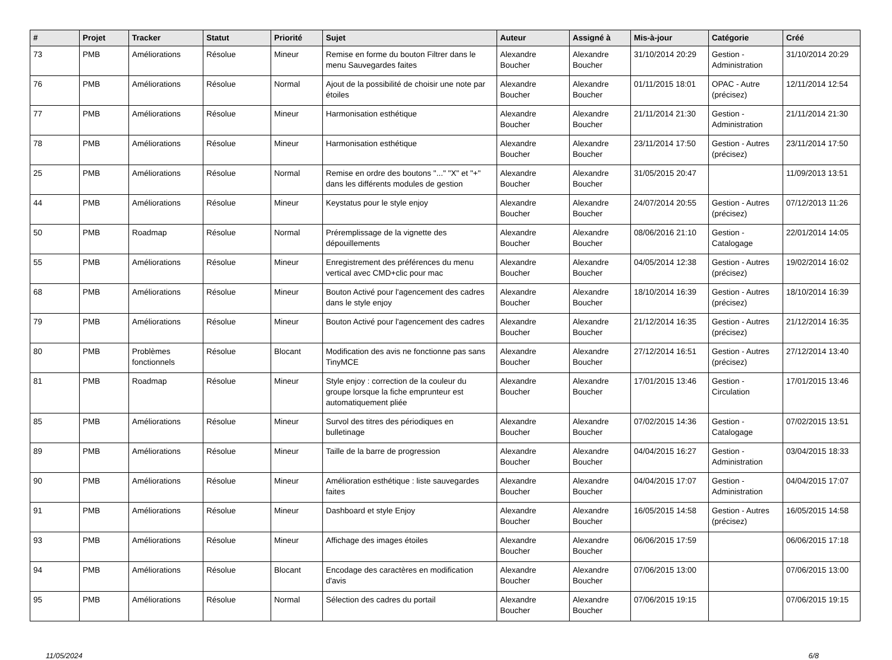| # | Projet | Tracker | Statut | Priorité | Sujet | Auteur | Assigné à | Mis-à-jour | Catégorie | Créé |
| --- | --- | --- | --- | --- | --- | --- | --- | --- | --- | --- |
| 73 | PMB | Améliorations | Résolue | Mineur | Remise en forme du bouton Filtrer dans le menu Sauvegardes faites | Alexandre Boucher | Alexandre Boucher | 31/10/2014 20:29 | Gestion - Administration | 31/10/2014 20:29 |
| 76 | PMB | Améliorations | Résolue | Normal | Ajout de la possibilité de choisir une note par étoiles | Alexandre Boucher | Alexandre Boucher | 01/11/2015 18:01 | OPAC - Autre (précisez) | 12/11/2014 12:54 |
| 77 | PMB | Améliorations | Résolue | Mineur | Harmonisation esthétique | Alexandre Boucher | Alexandre Boucher | 21/11/2014 21:30 | Gestion - Administration | 21/11/2014 21:30 |
| 78 | PMB | Améliorations | Résolue | Mineur | Harmonisation esthétique | Alexandre Boucher | Alexandre Boucher | 23/11/2014 17:50 | Gestion - Autres (précisez) | 23/11/2014 17:50 |
| 25 | PMB | Améliorations | Résolue | Normal | Remise en ordre des boutons "..." "X" et "+" dans les différents modules de gestion | Alexandre Boucher | Alexandre Boucher | 31/05/2015 20:47 | | 11/09/2013 13:51 |
| 44 | PMB | Améliorations | Résolue | Mineur | Keystatus pour le style enjoy | Alexandre Boucher | Alexandre Boucher | 24/07/2014 20:55 | Gestion - Autres (précisez) | 07/12/2013 11:26 |
| 50 | PMB | Roadmap | Résolue | Normal | Préremplissage de la vignette des dépouillements | Alexandre Boucher | Alexandre Boucher | 08/06/2016 21:10 | Gestion - Catalogage | 22/01/2014 14:05 |
| 55 | PMB | Améliorations | Résolue | Mineur | Enregistrement des préférences du menu vertical avec CMD+clic pour mac | Alexandre Boucher | Alexandre Boucher | 04/05/2014 12:38 | Gestion - Autres (précisez) | 19/02/2014 16:02 |
| 68 | PMB | Améliorations | Résolue | Mineur | Bouton Activé pour l'agencement des cadres dans le style enjoy | Alexandre Boucher | Alexandre Boucher | 18/10/2014 16:39 | Gestion - Autres (précisez) | 18/10/2014 16:39 |
| 79 | PMB | Améliorations | Résolue | Mineur | Bouton Activé pour l'agencement des cadres | Alexandre Boucher | Alexandre Boucher | 21/12/2014 16:35 | Gestion - Autres (précisez) | 21/12/2014 16:35 |
| 80 | PMB | Problèmes fonctionnels | Résolue | Blocant | Modification des avis ne fonctionne pas sans TinyMCE | Alexandre Boucher | Alexandre Boucher | 27/12/2014 16:51 | Gestion - Autres (précisez) | 27/12/2014 13:40 |
| 81 | PMB | Roadmap | Résolue | Mineur | Style enjoy : correction de la couleur du groupe lorsque la fiche emprunteur est automatiquement pliée | Alexandre Boucher | Alexandre Boucher | 17/01/2015 13:46 | Gestion - Circulation | 17/01/2015 13:46 |
| 85 | PMB | Améliorations | Résolue | Mineur | Survol des titres des périodiques en bulletinage | Alexandre Boucher | Alexandre Boucher | 07/02/2015 14:36 | Gestion - Catalogage | 07/02/2015 13:51 |
| 89 | PMB | Améliorations | Résolue | Mineur | Taille de la barre de progression | Alexandre Boucher | Alexandre Boucher | 04/04/2015 16:27 | Gestion - Administration | 03/04/2015 18:33 |
| 90 | PMB | Améliorations | Résolue | Mineur | Amélioration esthétique : liste sauvegardes faites | Alexandre Boucher | Alexandre Boucher | 04/04/2015 17:07 | Gestion - Administration | 04/04/2015 17:07 |
| 91 | PMB | Améliorations | Résolue | Mineur | Dashboard et style Enjoy | Alexandre Boucher | Alexandre Boucher | 16/05/2015 14:58 | Gestion - Autres (précisez) | 16/05/2015 14:58 |
| 93 | PMB | Améliorations | Résolue | Mineur | Affichage des images étoiles | Alexandre Boucher | Alexandre Boucher | 06/06/2015 17:59 | | 06/06/2015 17:18 |
| 94 | PMB | Améliorations | Résolue | Blocant | Encodage des caractères en modification d'avis | Alexandre Boucher | Alexandre Boucher | 07/06/2015 13:00 | | 07/06/2015 13:00 |
| 95 | PMB | Améliorations | Résolue | Normal | Sélection des cadres du portail | Alexandre Boucher | Alexandre Boucher | 07/06/2015 19:15 | | 07/06/2015 19:15 |
11/05/2024 6/8